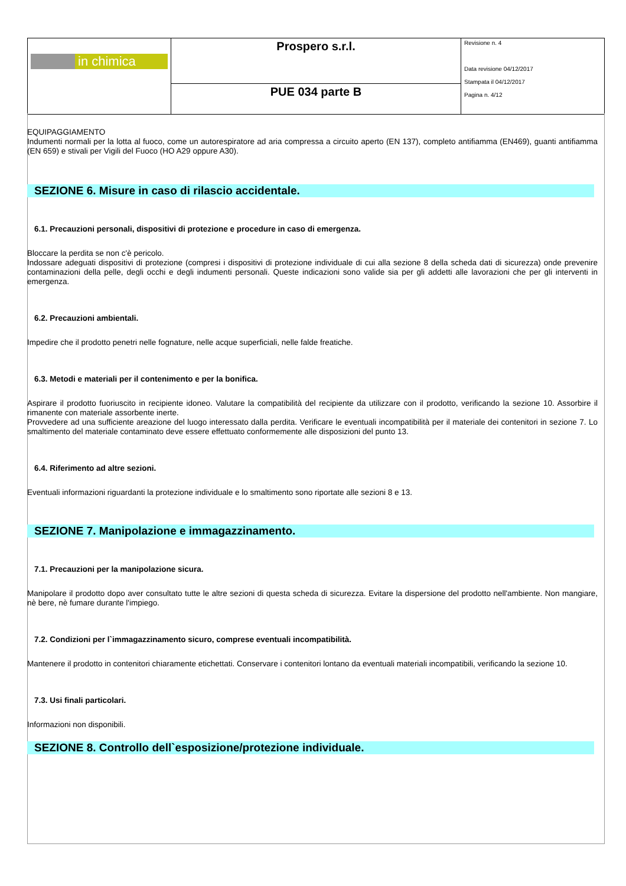| in chimica | Prospero s.r.l. | Revisione n. 4 Data revisione 04/12/2017 Stampata il 04/12/2017 Pagina n. 4/12 |
| | PUE 034 parte B | |
EQUIPAGGIAMENTO
Indumenti normali per la lotta al fuoco, come un autorespiratore ad aria compressa a circuito aperto (EN 137), completo antifiamma (EN469), guanti antifiamma (EN 659) e stivali per Vigili del Fuoco (HO A29 oppure A30).
SEZIONE 6. Misure in caso di rilascio accidentale.
6.1. Precauzioni personali, dispositivi di protezione e procedure in caso di emergenza.
Bloccare la perdita se non c'è pericolo.
Indossare adeguati dispositivi di protezione (compresi i dispositivi di protezione individuale di cui alla sezione 8 della scheda dati di sicurezza) onde prevenire contaminazioni della pelle, degli occhi e degli indumenti personali. Queste indicazioni sono valide sia per gli addetti alle lavorazioni che per gli interventi in emergenza.
6.2. Precauzioni ambientali.
Impedire che il prodotto penetri nelle fognature, nelle acque superficiali, nelle falde freatiche.
6.3. Metodi e materiali per il contenimento e per la bonifica.
Aspirare il prodotto fuoriuscito in recipiente idoneo. Valutare la compatibilità del recipiente da utilizzare con il prodotto, verificando la sezione 10. Assorbire il rimanente con materiale assorbente inerte.
Provvedere ad una sufficiente areazione del luogo interessato dalla perdita. Verificare le eventuali incompatibilità per il materiale dei contenitori in sezione 7. Lo smaltimento del materiale contaminato deve essere effettuato conformemente alle disposizioni del punto 13.
6.4. Riferimento ad altre sezioni.
Eventuali informazioni riguardanti la protezione individuale e lo smaltimento sono riportate alle sezioni 8 e 13.
SEZIONE 7. Manipolazione e immagazzinamento.
7.1. Precauzioni per la manipolazione sicura.
Manipolare il prodotto dopo aver consultato tutte le altre sezioni di questa scheda di sicurezza. Evitare la dispersione del prodotto nell'ambiente. Non mangiare, nè bere, nè fumare durante l'impiego.
7.2. Condizioni per l`immagazzinamento sicuro, comprese eventuali incompatibilità.
Mantenere il prodotto in contenitori chiaramente etichettati. Conservare i contenitori lontano da eventuali materiali incompatibili, verificando la sezione 10.
7.3. Usi finali particolari.
Informazioni non disponibili.
SEZIONE 8. Controllo dell`esposizione/protezione individuale.